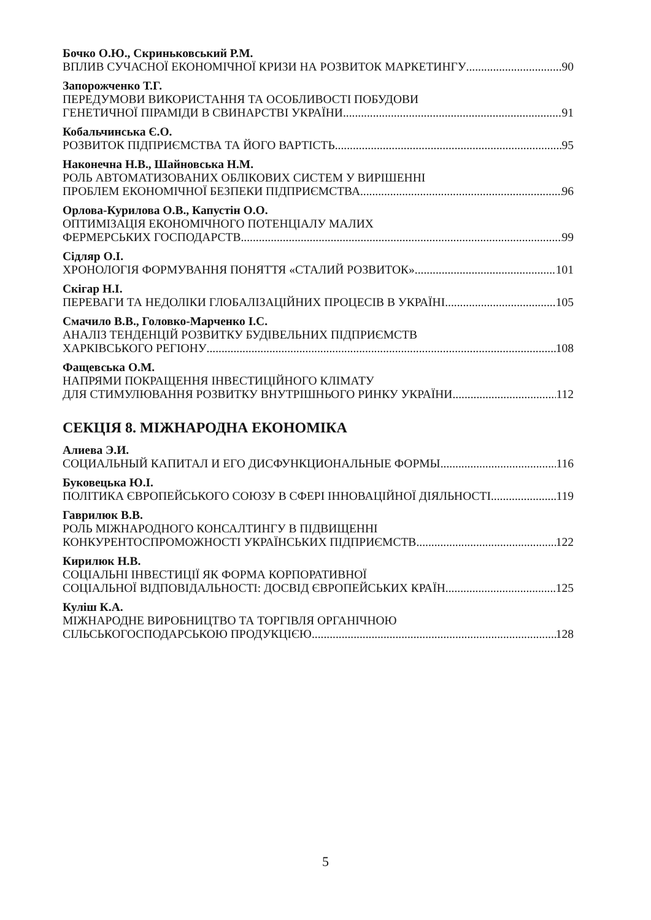Бочко О.Ю., Скриньковський Р.М.
ВПЛИВ СУЧАСНОЇ ЕКОНОМІЧНОЇ КРИЗИ НА РОЗВИТОК МАРКЕТИНГУ 90
Запорожченко Т.Г.
ПЕРЕДУМОВИ ВИКОРИСТАННЯ ТА ОСОБЛИВОСТІ ПОБУДОВИ
ГЕНЕТИЧНОЇ ПІРАМІДИ В СВИНАРСТВІ УКРАЇНИ 91
Кобальчинська Є.О.
РОЗВИТОК ПІДПРИЄМСТВА ТА ЙОГО ВАРТІСТЬ 95
Наконечна Н.В., Шайновська Н.М.
РОЛЬ АВТОМАТИЗОВАНИХ ОБЛІКОВИХ СИСТЕМ У ВИРІШЕННІ
ПРОБЛЕМ ЕКОНОМІЧНОЇ БЕЗПЕКИ ПІДПРИЄМСТВА 96
Орлова-Курилова О.В., Капустін О.О.
ОПТИМІЗАЦІЯ ЕКОНОМІЧНОГО ПОТЕНЦІАЛУ МАЛИХ
ФЕРМЕРСЬКИХ ГОСПОДАРСТВ 99
Сідляр О.І.
ХРОНОЛОГІЯ ФОРМУВАННЯ ПОНЯТТЯ «СТАЛИЙ РОЗВИТОК» 101
Скігар Н.І.
ПЕРЕВАГИ ТА НЕДОЛІКИ ГЛОБАЛІЗАЦІЙНИХ ПРОЦЕСІВ В УКРАЇНІ 105
Смачило В.В., Головко-Марченко І.С.
АНАЛІЗ ТЕНДЕНЦІЙ РОЗВИТКУ БУДІВЕЛЬНИХ ПІДПРИЄМСТВ
ХАРКІВСЬКОГО РЕГІОНУ 108
Фащевська О.М.
НАПРЯМИ ПОКРАЩЕННЯ ІНВЕСТИЦІЙНОГО КЛІМАТУ
ДЛЯ СТИМУЛЮВАННЯ РОЗВИТКУ ВНУТРІШНЬОГО РИНКУ УКРАЇНИ 112
СЕКЦІЯ 8. МІЖНАРОДНА ЕКОНОМІКА
Алиева Э.И.
СОЦИАЛЬНЫЙ КАПИТАЛ И ЕГО ДИСФУНКЦИОНАЛЬНЫЕ ФОРМЫ 116
Буковецька Ю.І.
ПОЛІТИКА ЄВРОПЕЙСЬКОГО СОЮЗУ В СФЕРІ ІННОВАЦІЙНОЇ ДІЯЛЬНОСТІ 119
Гаврилюк В.В.
РОЛЬ МІЖНАРОДНОГО КОНСАЛТИНГУ В ПІДВИЩЕННІ
КОНКУРЕНТОСПРОМОЖНОСТІ УКРАЇНСЬКИХ ПІДПРИЄМСТВ 122
Кирилюк Н.В.
СОЦІАЛЬНІ ІНВЕСТИЦІЇ ЯК ФОРМА КОРПОРАТИВНОЇ
СОЦІАЛЬНОЇ ВІДПОВІДАЛЬНОСТІ: ДОСВІД ЄВРОПЕЙСЬКИХ КРАЇН 125
Куліш К.А.
МІЖНАРОДНЕ ВИРОБНИЦТВО ТА ТОРГІВЛЯ ОРГАНІЧНОЮ
СІЛЬСЬКОГОСПОДАРСЬКОЮ ПРОДУКЦІЄЮ 128
5